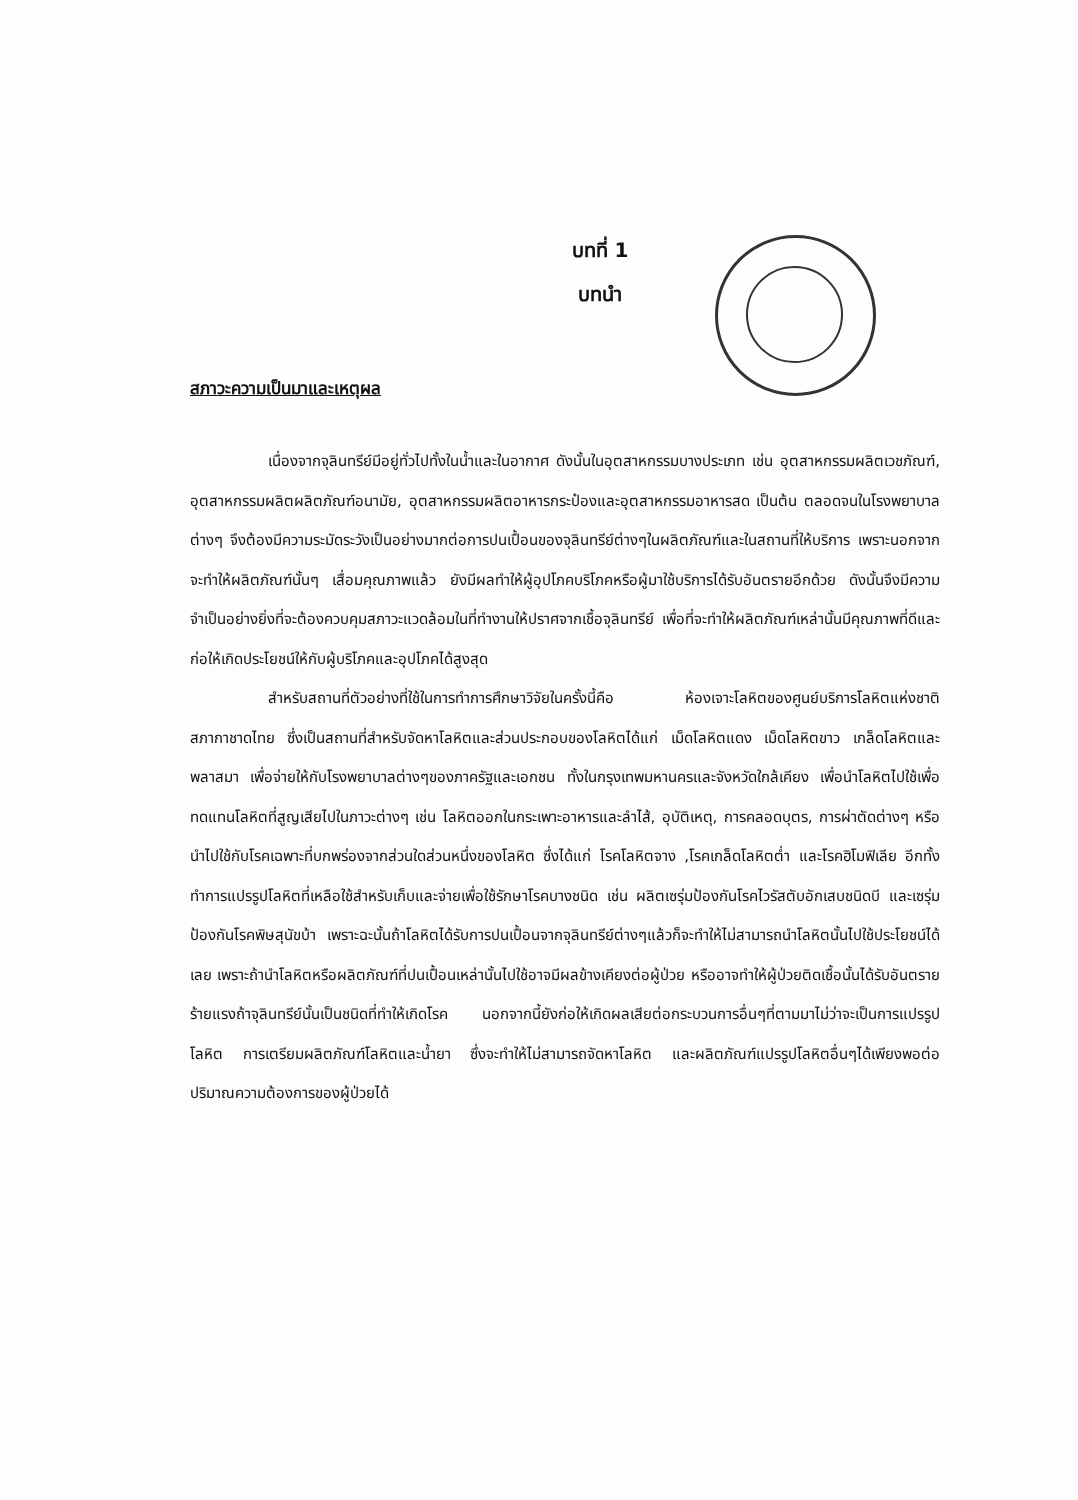บทที่ 1
บทนำ
สภาวะความเป็นมาและเหตุผล
เนื่องจากจุลินทรีย์มีอยู่ทั่วไปทั้งในน้ำและในอากาศ ดังนั้นในอุตสาหกรรมบางประเภท เช่น อุตสาหกรรมผลิตเวชภัณฑ์, อุตสาหกรรมผลิตผลิตภัณฑ์อนามัย, อุตสาหกรรมผลิตอาหารกระป๋องและอุตสาหกรรมอาหารสด เป็นต้น ตลอดจนในโรงพยาบาลต่างๆ จึงต้องมีความระมัดระวังเป็นอย่างมากต่อการปนเปื้อนของจุลินทรีย์ต่างๆในผลิตภัณฑ์และในสถานที่ให้บริการ เพราะนอกจากจะทำให้ผลิตภัณฑ์นั้นๆ เสื่อมคุณภาพแล้ว ยังมีผลทำให้ผู้อุปโภคบริโภคหรือผู้มาใช้บริการได้รับอันตรายอีกด้วย ดังนั้นจึงมีความจำเป็นอย่างยิ่งที่จะต้องควบคุมสภาวะแวดล้อมในที่ทำงานให้ปราศจากเชื้อจุลินทรีย์ เพื่อที่จะทำให้ผลิตภัณฑ์เหล่านั้นมีคุณภาพที่ดีและก่อให้เกิดประโยชน์ให้กับผู้บริโภคและอุปโภคได้สูงสุด
สำหรับสถานที่ตัวอย่างที่ใช้ในการทำการศึกษาวิจัยในครั้งนี้คือ ห้องเจาะโลหิตของศูนย์บริการโลหิตแห่งชาติ สภากาชาดไทย ซึ่งเป็นสถานที่สำหรับจัดหาโลหิตและส่วนประกอบของโลหิตได้แก่ เม็ดโลหิตแดง เม็ดโลหิตขาว เกล็ดโลหิตและพลาสมา เพื่อจ่ายให้กับโรงพยาบาลต่างๆของภาครัฐและเอกชน ทั้งในกรุงเทพมหานครและจังหวัดใกล้เคียง เพื่อนำโลหิตไปใช้เพื่อทดแทนโลหิตที่สูญเสียไปในภาวะต่างๆ เช่น โลหิตออกในกระเพาะอาหารและลำไส้, อุบัติเหตุ, การคลอดบุตร, การผ่าตัดต่างๆ หรือนำไปใช้กับโรคเฉพาะที่บกพร่องจากส่วนใดส่วนหนึ่งของโลหิต ซึ่งได้แก่ โรคโลหิตจาง ,โรคเกล็ดโลหิตต่ำ และโรคฮิโมฟิเลีย อีกทั้งทำการแปรรูปโลหิตที่เหลือใช้สำหรับเก็บและจ่ายเพื่อใช้รักษาโรคบางชนิด เช่น ผลิตเซรุ่มป้องกันโรคไวรัสตับอักเสบชนิดบี และเซรุ่มป้องกันโรคพิษสุนัขบ้า เพราะฉะนั้นถ้าโลหิตได้รับการปนเปื้อนจากจุลินทรีย์ต่างๆแล้วก็จะทำให้ไม่สามารถนำโลหิตนั้นไปใช้ประโยชน์ได้เลย เพราะถ้านำโลหิตหรือผลิตภัณฑ์ที่ปนเปื้อนเหล่านั้นไปใช้อาจมีผลข้างเคียงต่อผู้ป่วย หรืออาจทำให้ผู้ป่วยติดเชื้อนั้นได้รับอันตรายร้ายแรงถ้าจุลินทรีย์นั้นเป็นชนิดที่ทำให้เกิดโรค นอกจากนี้ยังก่อให้เกิดผลเสียต่อกระบวนการอื่นๆที่ตามมาไม่ว่าจะเป็นการแปรรูปโลหิต การเตรียมผลิตภัณฑ์โลหิตและน้ำยา ซึ่งจะทำให้ไม่สามารถจัดหาโลหิต และผลิตภัณฑ์แปรรูปโลหิตอื่นๆได้เพียงพอต่อปริมาณความต้องการของผู้ป่วยได้